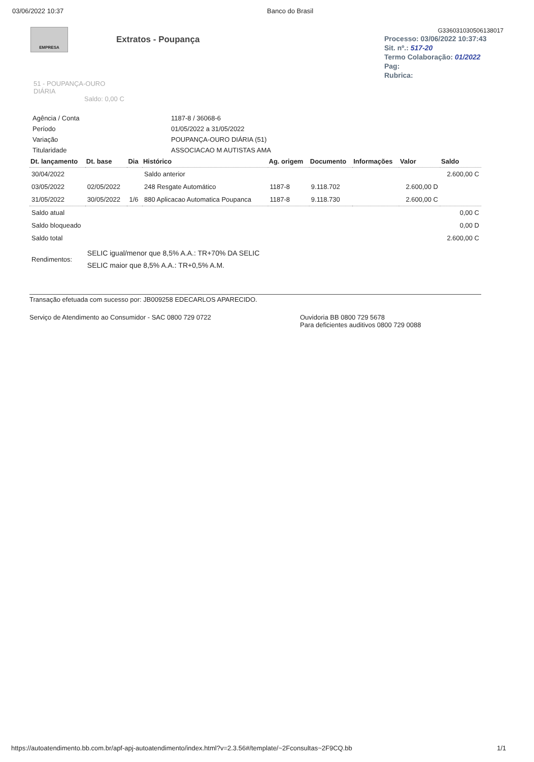03/06/2022 10:37 Banco do Brasil
EMPRESA
Extratos - Poupança
G336031030506138017
Processo: 03/06/2022 10:37:43
Sit. nº.: 517-20
Termo Colaboração: 01/2022
Pag:
Rubrica:
51 - POUPANÇA-OURO
DIÁRIA
Saldo: 0,00 C
| Agência / Conta | 1187-8 / 36068-6 |
| Período | 01/05/2022 a 31/05/2022 |
| Variação | POUPANÇA-OURO DIÁRIA (51) |
| Titularidade | ASSOCIACAO M AUTISTAS AMA |
| Dt. lançamento | Dt. base | Dia | Histórico | Ag. origem | Documento | Informações | Valor | Saldo |
| --- | --- | --- | --- | --- | --- | --- | --- | --- |
| 30/04/2022 | | | Saldo anterior | | | | | 2.600,00 C |
| 03/05/2022 | 02/05/2022 | | 248 Resgate Automático | 1187-8 | 9.118.702 | | 2.600,00 D | |
| 31/05/2022 | 30/05/2022 | 1/6 | 880 Aplicacao Automatica Poupanca | 1187-8 | 9.118.730 | | 2.600,00 C | |
| Saldo atual | | | | | | | | 0,00 C |
| Saldo bloqueado | | | | | | | | 0,00 D |
| Saldo total | | | | | | | | 2.600,00 C |
| Rendimentos: | SELIC igual/menor que 8,5% A.A.: TR+70% DA SELIC SELIC maior que 8,5% A.A.: TR+0,5% A.M. | | | | | | | |
Transação efetuada com sucesso por: JB009258 EDECARLOS APARECIDO.
Serviço de Atendimento ao Consumidor - SAC 0800 729 0722 Ouvidoria BB 0800 729 5678
Para deficientes auditivos 0800 729 0088
https://autoatendimento.bb.com.br/apf-apj-autoatendimento/index.html?v=2.3.56#/template/~2Fconsultas~2F9CQ.bb 1/1